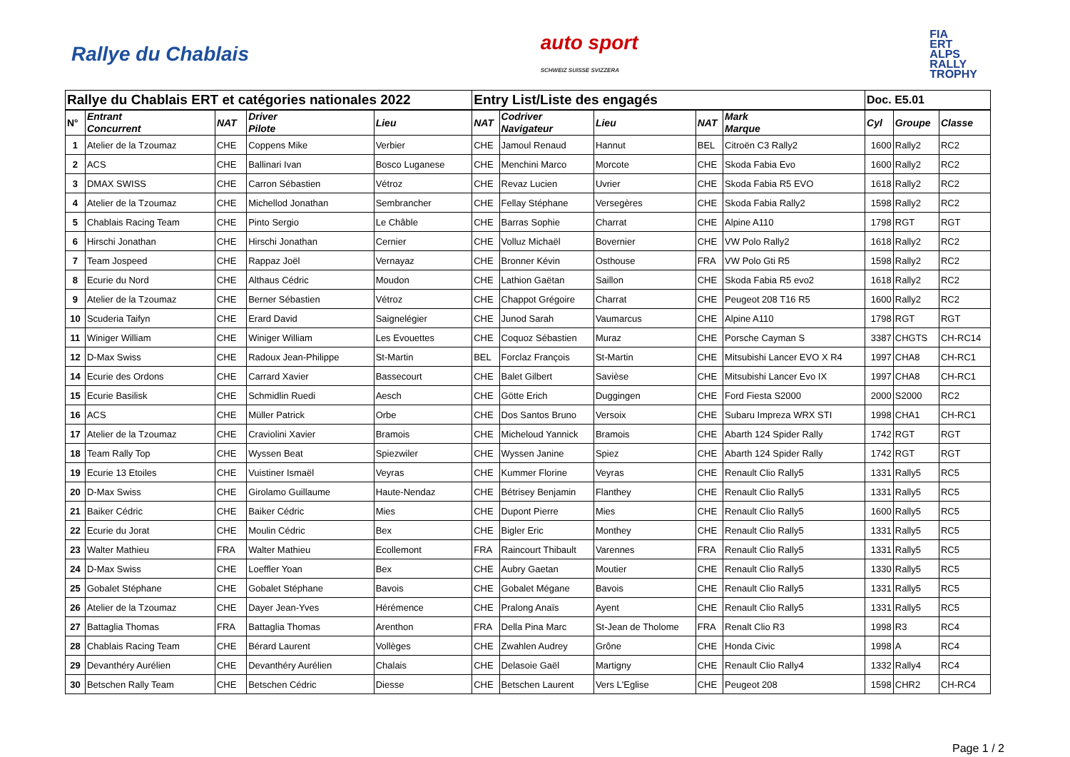Rallye du Chablais
auto sport
SCHWEIZ SUISSE SVIZZERA
FIA
ERT
ALPS
RALLY
TROPHY
| Rallye du Chablais ERT et catégories nationales 2022 | | | | | Entry List/Liste des engagés | | | | | Doc. E5.01 | | |
| N° | Entrant Concurrent | NAT | Driver Pilote | Lieu | NAT | Codriver Navigateur | Lieu | NAT | Mark Marque | Cyl | Groupe | Classe |
| 1 | Atelier de la Tzoumaz | CHE | Coppens Mike | Verbier | CHE | Jamoul Renaud | Hannut | BEL | Citroën C3 Rally2 | 1600 | Rally2 | RC2 |
| 2 | ACS | CHE | Ballinari Ivan | Bosco Luganese | CHE | Menchini Marco | Morcote | CHE | Skoda Fabia Evo | 1600 | Rally2 | RC2 |
| 3 | DMAX SWISS | CHE | Carron Sébastien | Vétroz | CHE | Revaz Lucien | Uvrier | CHE | Skoda Fabia R5 EVO | 1618 | Rally2 | RC2 |
| 4 | Atelier de la Tzoumaz | CHE | Michellod Jonathan | Sembrancher | CHE | Fellay Stéphane | Versegères | CHE | Skoda Fabia Rally2 | 1598 | Rally2 | RC2 |
| 5 | Chablais Racing Team | CHE | Pinto Sergio | Le Châble | CHE | Barras Sophie | Charrat | CHE | Alpine A110 | 1798 | RGT | RGT |
| 6 | Hirschi Jonathan | CHE | Hirschi Jonathan | Cernier | CHE | Volluz Michaël | Bovernier | CHE | VW Polo Rally2 | 1618 | Rally2 | RC2 |
| 7 | Team Jospeed | CHE | Rappaz Joël | Vernayaz | CHE | Bronner Kévin | Osthouse | FRA | VW Polo Gti R5 | 1598 | Rally2 | RC2 |
| 8 | Ecurie du Nord | CHE | Althaus Cédric | Moudon | CHE | Lathion Gaëtan | Saillon | CHE | Skoda Fabia R5 evo2 | 1618 | Rally2 | RC2 |
| 9 | Atelier de la Tzoumaz | CHE | Berner Sébastien | Vétroz | CHE | Chappot Grégoire | Charrat | CHE | Peugeot 208 T16 R5 | 1600 | Rally2 | RC2 |
| 10 | Scuderia Taifyn | CHE | Erard David | Saignelégier | CHE | Junod Sarah | Vaumarcus | CHE | Alpine A110 | 1798 | RGT | RGT |
| 11 | Winiger William | CHE | Winiger William | Les Evouettes | CHE | Coquoz Sébastien | Muraz | CHE | Porsche Cayman S | 3387 | CHGTS | CH-RC14 |
| 12 | D-Max Swiss | CHE | Radoux Jean-Philippe | St-Martin | BEL | Forclaz François | St-Martin | CHE | Mitsubishi Lancer EVO X R4 | 1997 | CHA8 | CH-RC1 |
| 14 | Ecurie des Ordons | CHE | Carrard Xavier | Bassecourt | CHE | Balet Gilbert | Savièse | CHE | Mitsubishi Lancer Evo IX | 1997 | CHA8 | CH-RC1 |
| 15 | Ecurie Basilisk | CHE | Schmidlin Ruedi | Aesch | CHE | Götte Erich | Duggingen | CHE | Ford Fiesta S2000 | 2000 | S2000 | RC2 |
| 16 | ACS | CHE | Müller Patrick | Orbe | CHE | Dos Santos Bruno | Versoix | CHE | Subaru Impreza WRX STI | 1998 | CHA1 | CH-RC1 |
| 17 | Atelier de la Tzoumaz | CHE | Craviolini Xavier | Bramois | CHE | Micheloud Yannick | Bramois | CHE | Abarth 124 Spider Rally | 1742 | RGT | RGT |
| 18 | Team Rally Top | CHE | Wyssen Beat | Spiezwiler | CHE | Wyssen Janine | Spiez | CHE | Abarth 124 Spider Rally | 1742 | RGT | RGT |
| 19 | Ecurie 13 Etoiles | CHE | Vuistiner Ismaël | Veyras | CHE | Kummer Florine | Veyras | CHE | Renault Clio Rally5 | 1331 | Rally5 | RC5 |
| 20 | D-Max Swiss | CHE | Girolamo Guillaume | Haute-Nendaz | CHE | Bétrisey Benjamin | Flanthey | CHE | Renault Clio Rally5 | 1331 | Rally5 | RC5 |
| 21 | Baiker Cédric | CHE | Baiker Cédric | Mies | CHE | Dupont Pierre | Mies | CHE | Renault Clio Rally5 | 1600 | Rally5 | RC5 |
| 22 | Ecurie du Jorat | CHE | Moulin Cédric | Bex | CHE | Bigler Eric | Monthey | CHE | Renault Clio Rally5 | 1331 | Rally5 | RC5 |
| 23 | Walter Mathieu | FRA | Walter Mathieu | Ecollemont | FRA | Raincourt Thibault | Varennes | FRA | Renault Clio Rally5 | 1331 | Rally5 | RC5 |
| 24 | D-Max Swiss | CHE | Loeffler Yoan | Bex | CHE | Aubry Gaetan | Moutier | CHE | Renault Clio Rally5 | 1330 | Rally5 | RC5 |
| 25 | Gobalet Stéphane | CHE | Gobalet Stéphane | Bavois | CHE | Gobalet Mégane | Bavois | CHE | Renault Clio Rally5 | 1331 | Rally5 | RC5 |
| 26 | Atelier de la Tzoumaz | CHE | Dayer Jean-Yves | Hérémence | CHE | Pralong Anaïs | Ayent | CHE | Renault Clio Rally5 | 1331 | Rally5 | RC5 |
| 27 | Battaglia Thomas | FRA | Battaglia Thomas | Arenthon | FRA | Della Pina Marc | St-Jean de Tholome | FRA | Renalt Clio R3 | 1998 | R3 | RC4 |
| 28 | Chablais Racing Team | CHE | Bérard Laurent | Vollèges | CHE | Zwahlen Audrey | Grône | CHE | Honda Civic | 1998 | A | RC4 |
| 29 | Devanthéry Aurélien | CHE | Devanthéry Aurélien | Chalais | CHE | Delasoie Gaël | Martigny | CHE | Renault Clio Rally4 | 1332 | Rally4 | RC4 |
| 30 | Betschen Rally Team | CHE | Betschen Cédric | Diesse | CHE | Betschen Laurent | Vers L'Eglise | CHE | Peugeot 208 | 1598 | CHR2 | CH-RC4 |
Page 1 / 2